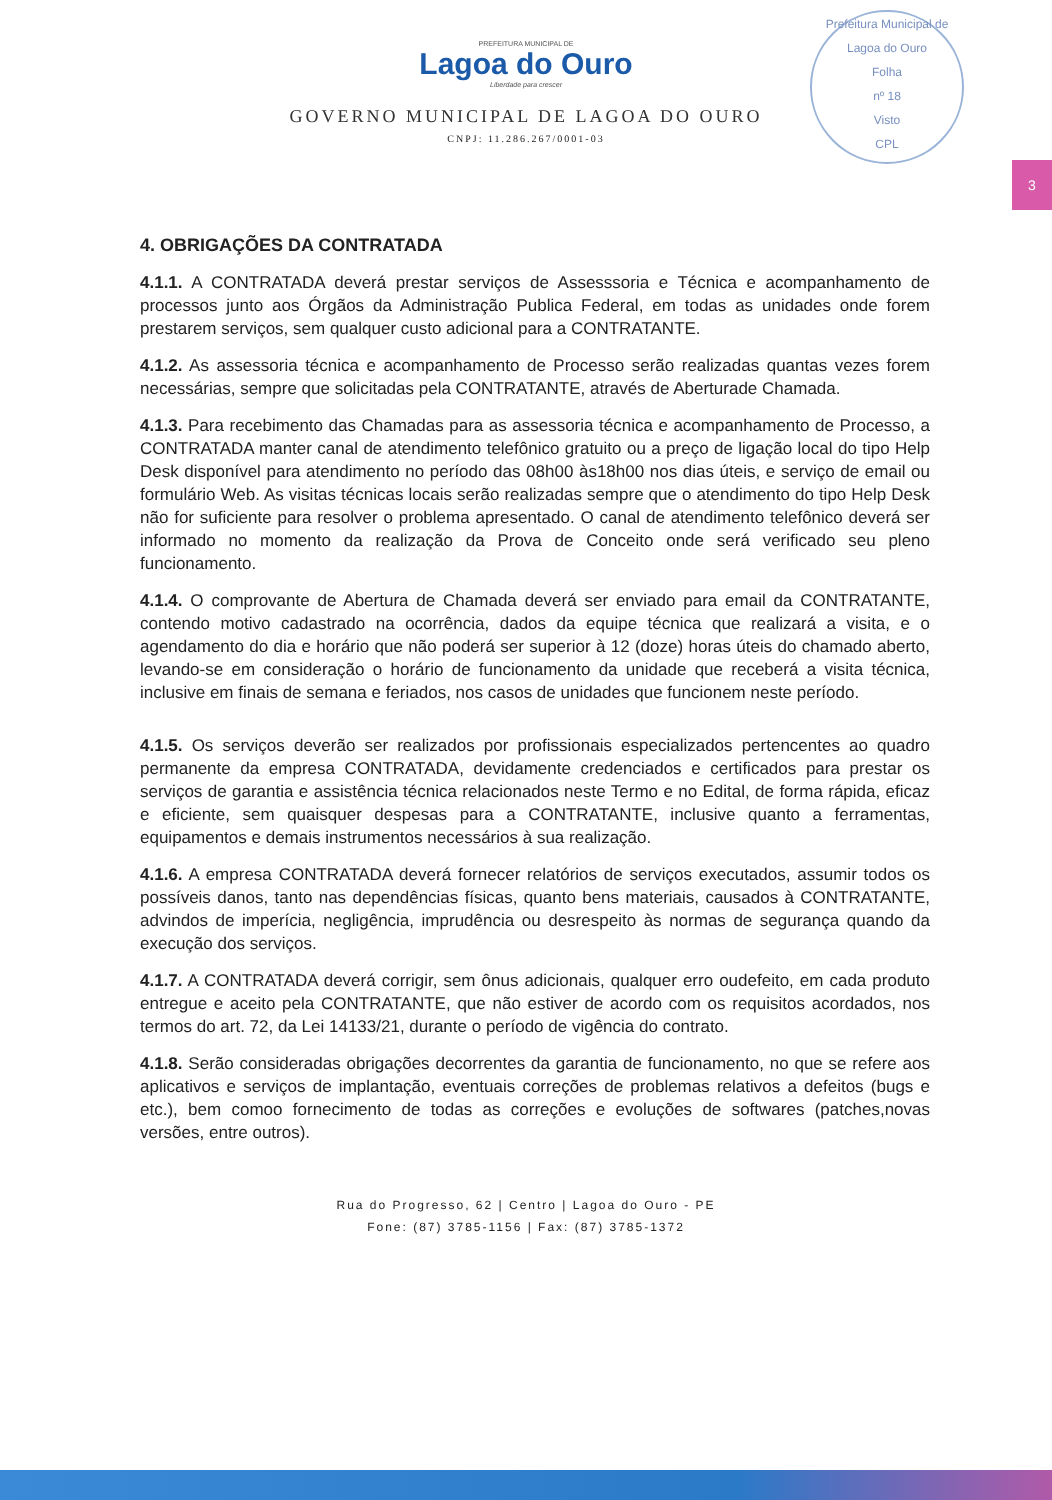Prefeitura Municipal de Lagoa do Ouro
Folha
nº 18
Visto
CPL
3
PREFEITURA MUNICIPAL DE
Lagoa do Ouro
Liberdade para crescer
GOVERNO MUNICIPAL DE LAGOA DO OURO
CNPJ: 11.286.267/0001-03
4. OBRIGAÇÕES DA CONTRATADA
4.1.1. A CONTRATADA deverá prestar serviços de Assesssoria e Técnica e acompanhamento de processos junto aos Órgãos da Administração Publica Federal, em todas as unidades onde forem prestarem serviços, sem qualquer custo adicional para a CONTRATANTE.
4.1.2. As assessoria técnica e acompanhamento de Processo serão realizadas quantas vezes forem necessárias, sempre que solicitadas pela CONTRATANTE, através de Aberturade Chamada.
4.1.3. Para recebimento das Chamadas para as assessoria técnica e acompanhamento de Processo, a CONTRATADA manter canal de atendimento telefônico gratuito ou a preço de ligação local do tipo Help Desk disponível para atendimento no período das 08h00 às18h00 nos dias úteis, e serviço de email ou formulário Web. As visitas técnicas locais serão realizadas sempre que o atendimento do tipo Help Desk não for suficiente para resolver o problema apresentado. O canal de atendimento telefônico deverá ser informado no momento da realização da Prova de Conceito onde será verificado seu pleno funcionamento.
4.1.4. O comprovante de Abertura de Chamada deverá ser enviado para email da CONTRATANTE, contendo motivo cadastrado na ocorrência, dados da equipe técnica que realizará a visita, e o agendamento do dia e horário que não poderá ser superior à 12 (doze) horas úteis do chamado aberto, levando-se em consideração o horário de funcionamento da unidade que receberá a visita técnica, inclusive em finais de semana e feriados, nos casos de unidades que funcionem neste período.
4.1.5. Os serviços deverão ser realizados por profissionais especializados pertencentes ao quadro permanente da empresa CONTRATADA, devidamente credenciados e certificados para prestar os serviços de garantia e assistência técnica relacionados neste Termo e no Edital, de forma rápida, eficaz e eficiente, sem quaisquer despesas para a CONTRATANTE, inclusive quanto a ferramentas, equipamentos e demais instrumentos necessários à sua realização.
4.1.6. A empresa CONTRATADA deverá fornecer relatórios de serviços executados, assumir todos os possíveis danos, tanto nas dependências físicas, quanto bens materiais, causados à CONTRATANTE, advindos de imperícia, negligência, imprudência ou desrespeito às normas de segurança quando da execução dos serviços.
4.1.7. A CONTRATADA deverá corrigir, sem ônus adicionais, qualquer erro oudefeito, em cada produto entregue e aceito pela CONTRATANTE, que não estiver de acordo com os requisitos acordados, nos termos do art. 72, da Lei 14133/21, durante o período de vigência do contrato.
4.1.8. Serão consideradas obrigações decorrentes da garantia de funcionamento, no que se refere aos aplicativos e serviços de implantação, eventuais correções de problemas relativos a defeitos (bugs e etc.), bem comoo fornecimento de todas as correções e evoluções de softwares (patches,novas versões, entre outros).
Rua do Progresso, 62 | Centro | Lagoa do Ouro - PE
Fone: (87) 3785-1156 | Fax: (87) 3785-1372